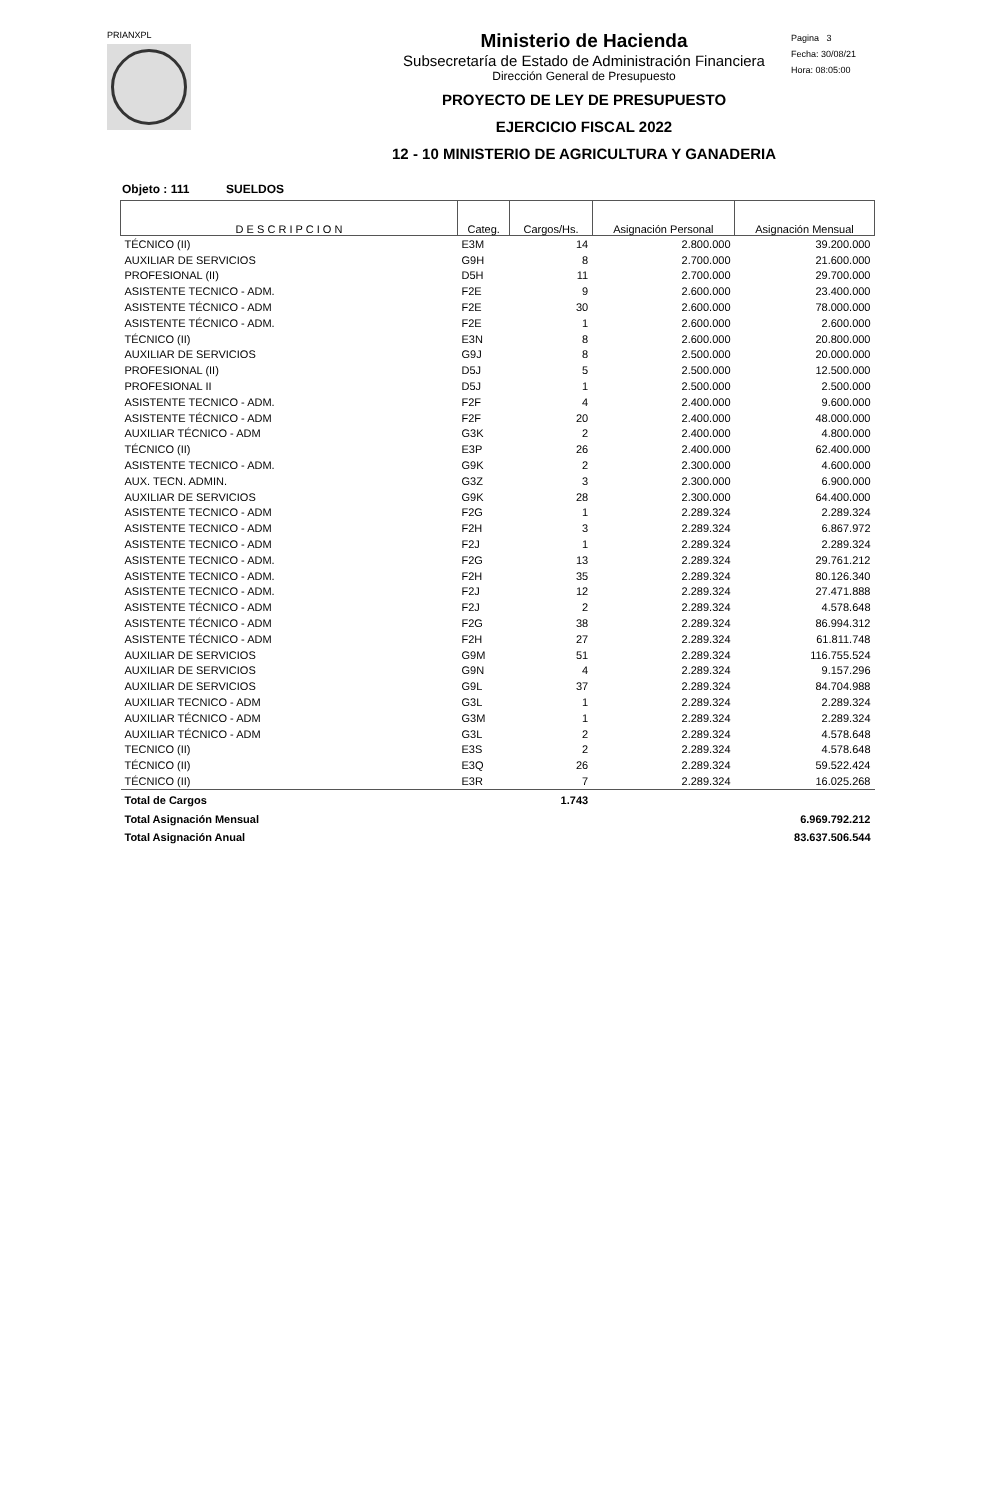PRIANXPL
Ministerio de Hacienda
Subsecretaría de Estado de Administración Financiera
Dirección General de Presupuesto
PROYECTO DE LEY DE PRESUPUESTO
EJERCICIO FISCAL 2022
12 - 10 MINISTERIO DE AGRICULTURA Y GANADERIA
Pagina 3
Fecha: 30/08/21
Hora: 08:05:00
Objeto : 111 SUELDOS
| D E S C R I P C I O N | Categ. | Cargos/Hs. | Asignación Personal | Asignación Mensual |
| --- | --- | --- | --- | --- |
| TÉCNICO (II) | E3M | 14 | 2.800.000 | 39.200.000 |
| AUXILIAR DE SERVICIOS | G9H | 8 | 2.700.000 | 21.600.000 |
| PROFESIONAL (II) | D5H | 11 | 2.700.000 | 29.700.000 |
| ASISTENTE TECNICO - ADM. | F2E | 9 | 2.600.000 | 23.400.000 |
| ASISTENTE TÉCNICO - ADM | F2E | 30 | 2.600.000 | 78.000.000 |
| ASISTENTE TÉCNICO - ADM. | F2E | 1 | 2.600.000 | 2.600.000 |
| TÉCNICO (II) | E3N | 8 | 2.600.000 | 20.800.000 |
| AUXILIAR DE SERVICIOS | G9J | 8 | 2.500.000 | 20.000.000 |
| PROFESIONAL (II) | D5J | 5 | 2.500.000 | 12.500.000 |
| PROFESIONAL II | D5J | 1 | 2.500.000 | 2.500.000 |
| ASISTENTE TECNICO - ADM. | F2F | 4 | 2.400.000 | 9.600.000 |
| ASISTENTE TÉCNICO - ADM | F2F | 20 | 2.400.000 | 48.000.000 |
| AUXILIAR TÉCNICO - ADM | G3K | 2 | 2.400.000 | 4.800.000 |
| TÉCNICO (II) | E3P | 26 | 2.400.000 | 62.400.000 |
| ASISTENTE TECNICO - ADM. | G9K | 2 | 2.300.000 | 4.600.000 |
| AUX. TECN. ADMIN. | G3Z | 3 | 2.300.000 | 6.900.000 |
| AUXILIAR DE SERVICIOS | G9K | 28 | 2.300.000 | 64.400.000 |
| ASISTENTE TECNICO - ADM | F2G | 1 | 2.289.324 | 2.289.324 |
| ASISTENTE TECNICO - ADM | F2H | 3 | 2.289.324 | 6.867.972 |
| ASISTENTE TECNICO - ADM | F2J | 1 | 2.289.324 | 2.289.324 |
| ASISTENTE TECNICO - ADM. | F2G | 13 | 2.289.324 | 29.761.212 |
| ASISTENTE TECNICO - ADM. | F2H | 35 | 2.289.324 | 80.126.340 |
| ASISTENTE TECNICO - ADM. | F2J | 12 | 2.289.324 | 27.471.888 |
| ASISTENTE TÉCNICO - ADM | F2J | 2 | 2.289.324 | 4.578.648 |
| ASISTENTE TÉCNICO - ADM | F2G | 38 | 2.289.324 | 86.994.312 |
| ASISTENTE TÉCNICO - ADM | F2H | 27 | 2.289.324 | 61.811.748 |
| AUXILIAR DE SERVICIOS | G9M | 51 | 2.289.324 | 116.755.524 |
| AUXILIAR DE SERVICIOS | G9N | 4 | 2.289.324 | 9.157.296 |
| AUXILIAR DE SERVICIOS | G9L | 37 | 2.289.324 | 84.704.988 |
| AUXILIAR TECNICO - ADM | G3L | 1 | 2.289.324 | 2.289.324 |
| AUXILIAR TÉCNICO - ADM | G3M | 1 | 2.289.324 | 2.289.324 |
| AUXILIAR TÉCNICO - ADM | G3L | 2 | 2.289.324 | 4.578.648 |
| TECNICO (II) | E3S | 2 | 2.289.324 | 4.578.648 |
| TÉCNICO (II) | E3Q | 26 | 2.289.324 | 59.522.424 |
| TÉCNICO (II) | E3R | 7 | 2.289.324 | 16.025.268 |
| Total de Cargos | | 1.743 | | |
| Total Asignación Mensual | | | | 6.969.792.212 |
| Total Asignación Anual | | | | 83.637.506.544 |